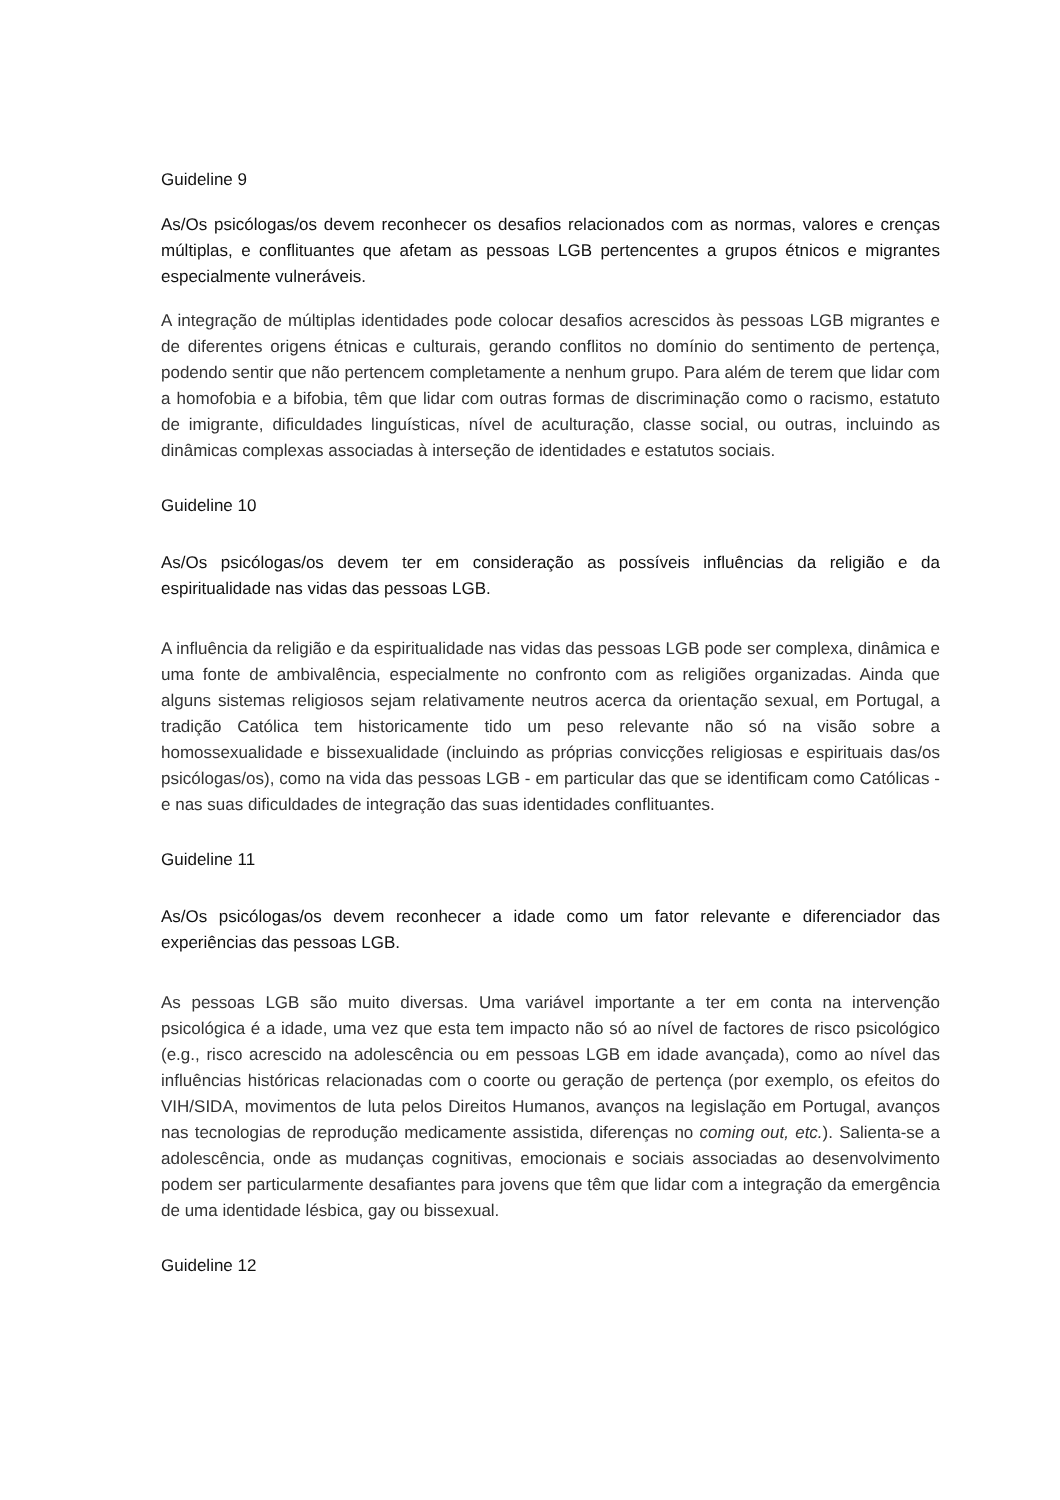Guideline 9
As/Os psicólogas/os devem reconhecer os desafios relacionados com as normas, valores e crenças múltiplas, e conflituantes que afetam as pessoas LGB pertencentes a grupos étnicos e migrantes especialmente vulneráveis.
A integração de múltiplas identidades pode colocar desafios acrescidos às pessoas LGB migrantes e de diferentes origens étnicas e culturais, gerando conflitos no domínio do sentimento de pertença, podendo sentir que não pertencem completamente a nenhum grupo. Para além de terem que lidar com a homofobia e a bifobia, têm que lidar com outras formas de discriminação como o racismo, estatuto de imigrante, dificuldades linguísticas, nível de aculturação, classe social, ou outras, incluindo as dinâmicas complexas associadas à interseção de identidades e estatutos sociais.
Guideline 10
As/Os psicólogas/os devem ter em consideração as possíveis influências da religião e da espiritualidade nas vidas das pessoas LGB.
A influência da religião e da espiritualidade nas vidas das pessoas LGB pode ser complexa, dinâmica e uma fonte de ambivalência, especialmente no confronto com as religiões organizadas. Ainda que alguns sistemas religiosos sejam relativamente neutros acerca da orientação sexual, em Portugal, a tradição Católica tem historicamente tido um peso relevante não só na visão sobre a homossexualidade e bissexualidade (incluindo as próprias convicções religiosas e espirituais das/os psicólogas/os), como na vida das pessoas LGB - em particular das que se identificam como Católicas - e nas suas dificuldades de integração das suas identidades conflituantes.
Guideline 11
As/Os psicólogas/os devem reconhecer a idade como um fator relevante e diferenciador das experiências das pessoas LGB.
As pessoas LGB são muito diversas. Uma variável importante a ter em conta na intervenção psicológica é a idade, uma vez que esta tem impacto não só ao nível de factores de risco psicológico (e.g., risco acrescido na adolescência ou em pessoas LGB em idade avançada), como ao nível das influências históricas relacionadas com o coorte ou geração de pertença (por exemplo, os efeitos do VIH/SIDA, movimentos de luta pelos Direitos Humanos, avanços na legislação em Portugal, avanços nas tecnologias de reprodução medicamente assistida, diferenças no coming out, etc.). Salienta-se a adolescência, onde as mudanças cognitivas, emocionais e sociais associadas ao desenvolvimento podem ser particularmente desafiantes para jovens que têm que lidar com a integração da emergência de uma identidade lésbica, gay ou bissexual.
Guideline 12